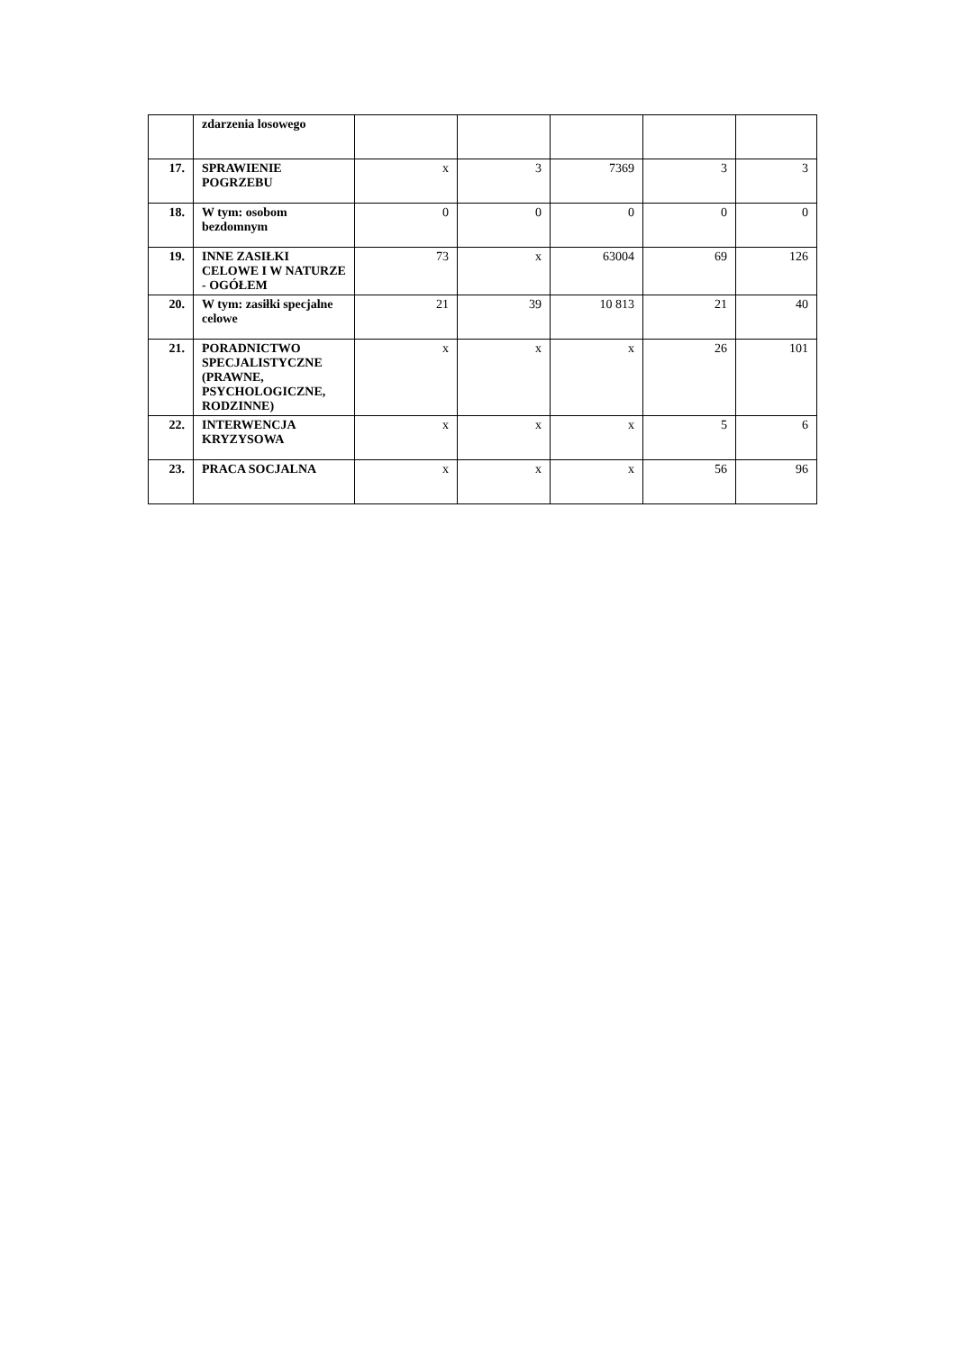| | zdarzenia losowego | | | | | |
| 17. | SPRAWIENIE POGRZEBU | x | 3 | 7369 | 3 | 3 |
| 18. | W tym: osobom bezdomnym | 0 | 0 | 0 | 0 | 0 |
| 19. | INNE ZASIŁKI CELOWE I W NATURZE - OGÓŁEM | 73 | x | 63004 | 69 | 126 |
| 20. | W tym: zasiłki specjalne celowe | 21 | 39 | 10 813 | 21 | 40 |
| 21. | PORADNICTWO SPECJALISTYCZNE (PRAWNE, PSYCHOLOGICZNE, RODZINNE) | x | x | x | 26 | 101 |
| 22. | INTERWENCJA KRYZYSOWA | x | x | x | 5 | 6 |
| 23. | PRACA SOCJALNA | x | x | x | 56 | 96 |